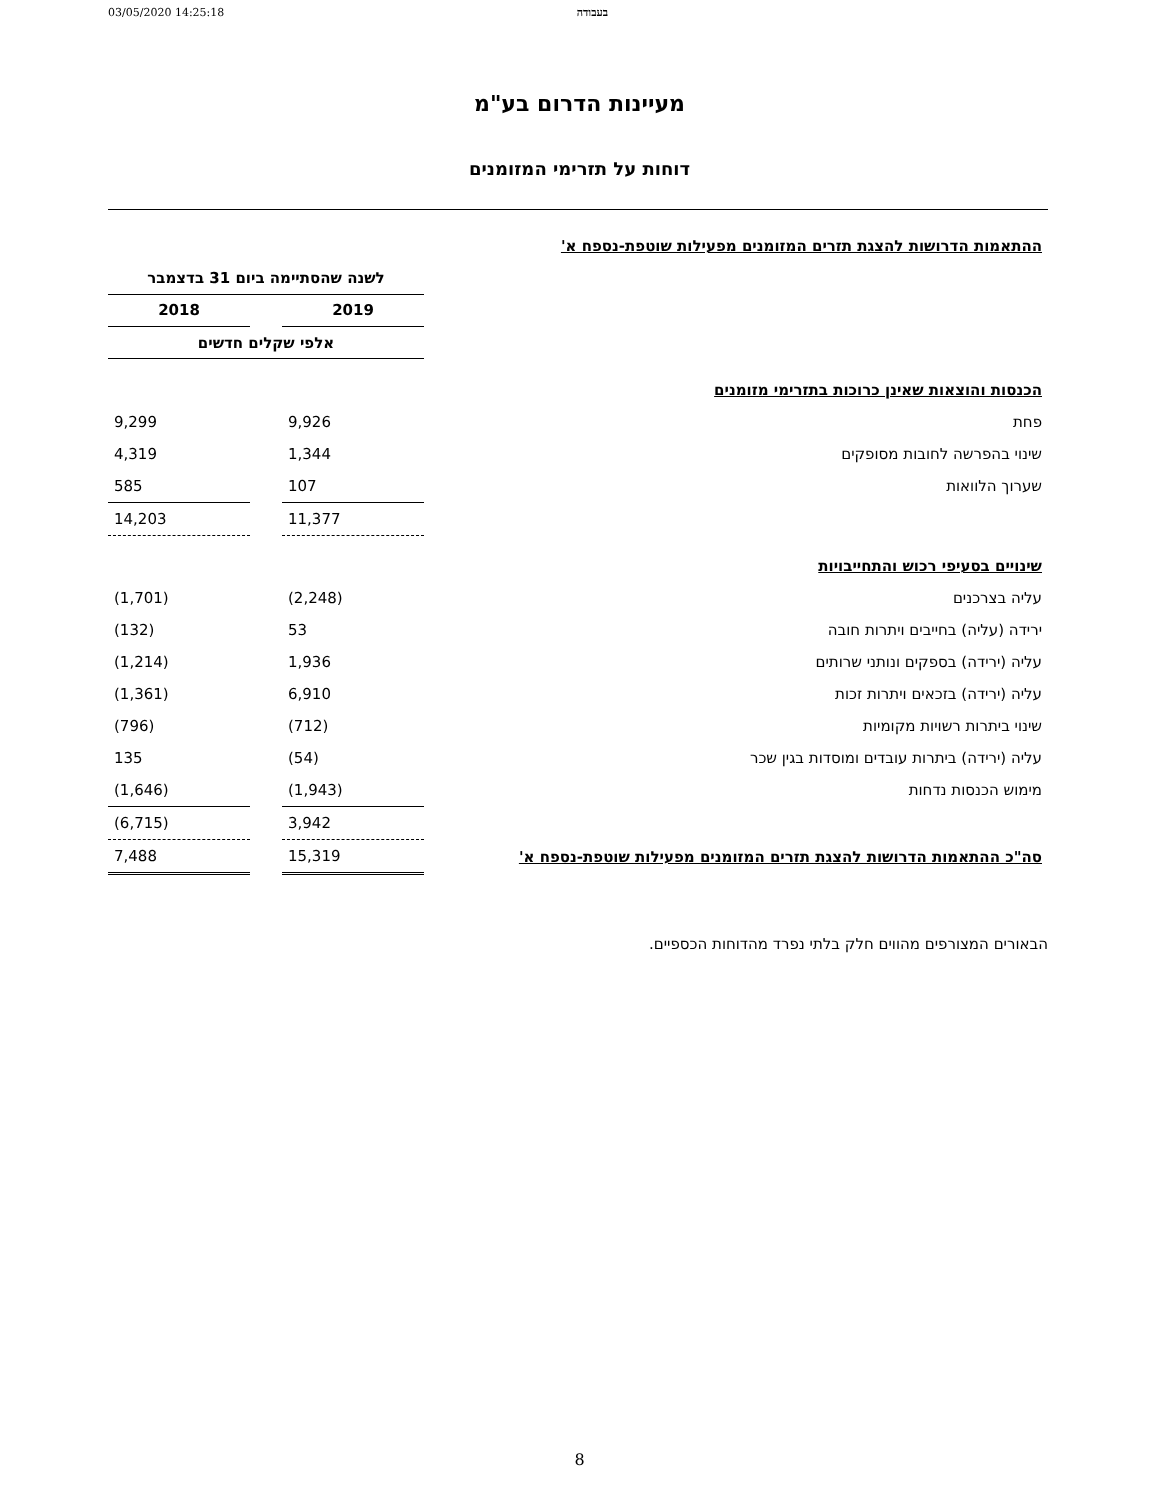03/05/2020 14:25:18 בעבודה
מעיינות הדרום בע"מ
דוחות על תזרימי המזומנים
| ההתאמות הדרושות להצגת תזרים המזומנים מפעילות שוטפת-נספח א' | | | |
| | לשנה שהסתיימה ביום 31 בדצמבר | | |
| | 2019 | | 2018 |
| | אלפי שקלים חדשים | | |
| הכנסות והוצאות שאינן כרוכות בתזרימי מזומנים | | | |
| פחת | 9,926 | | 9,299 |
| שינוי בהפרשה לחובות מסופקים | 1,344 | | 4,319 |
| שערוך הלוואות | 107 | | 585 |
| | 11,377 | | 14,203 |
| שינויים בסעיפי רכוש והתחייבויות | | | |
| עליה בצרכנים | (2,248) | | (1,701) |
| ירידה (עליה) בחייבים ויתרות חובה | 53 | | (132) |
| עליה (ירידה) בספקים ונותני שרותים | 1,936 | | (1,214) |
| עליה (ירידה) בזכאים ויתרות זכות | 6,910 | | (1,361) |
| שינוי ביתרות רשויות מקומיות | (712) | | (796) |
| עליה (ירידה) ביתרות עובדים ומוסדות בגין שכר | (54) | | 135 |
| מימוש הכנסות נדחות | (1,943) | | (1,646) |
| | 3,942 | | (6,715) |
| סה"כ ההתאמות הדרושות להצגת תזרים המזומנים מפעילות שוטפת-נספח א' | 15,319 | | 7,488 |
הבאורים המצורפים מהווים חלק בלתי נפרד מהדוחות הכספיים.
8